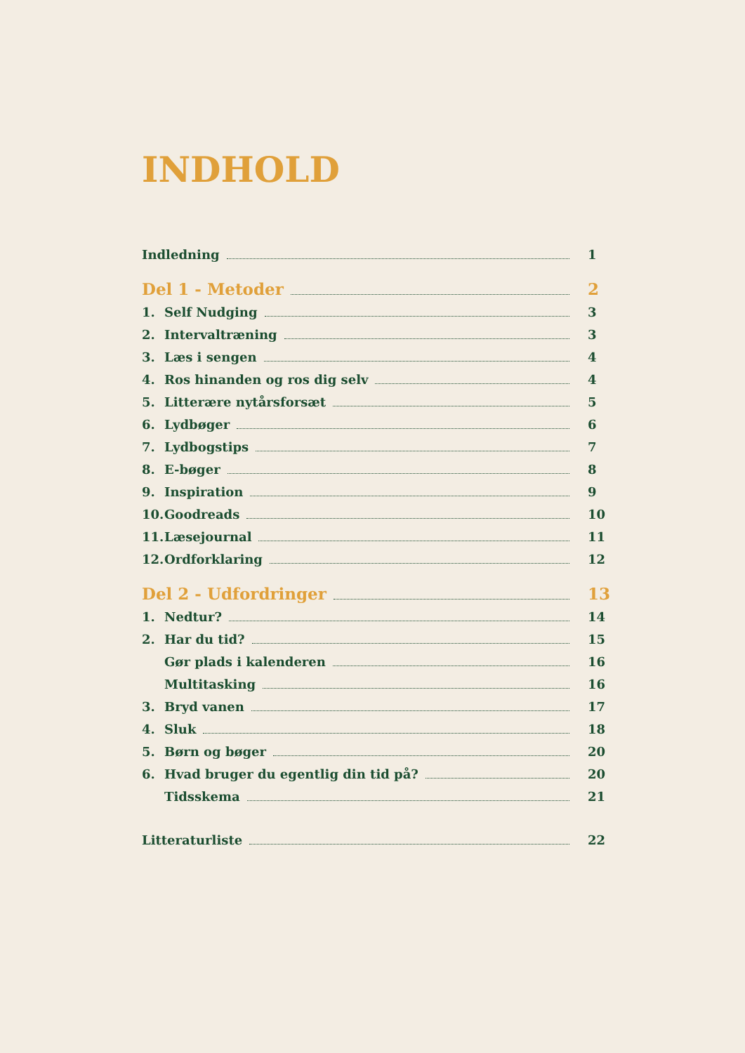INDHOLD
Indledning 1
Del 1 - Metoder 2
1. Self Nudging 3
2. Intervaltræning 3
3. Læs i sengen 4
4. Ros hinanden og ros dig selv 4
5. Litterære nytårsforsæt 5
6. Lydbøger 6
7. Lydbogstips 7
8. E-bøger 8
9. Inspiration 9
10. Goodreads 10
11. Læsejournal 11
12. Ordforklaring 12
Del 2 - Udfordringer 13
1. Nedtur? 14
2. Har du tid? 15
Gør plads i kalenderen 16
Multitasking 16
3. Bryd vanen 17
4. Sluk 18
5. Børn og bøger 20
6. Hvad bruger du egentlig din tid på? 20
Tidsskema 21
Litteraturliste 22